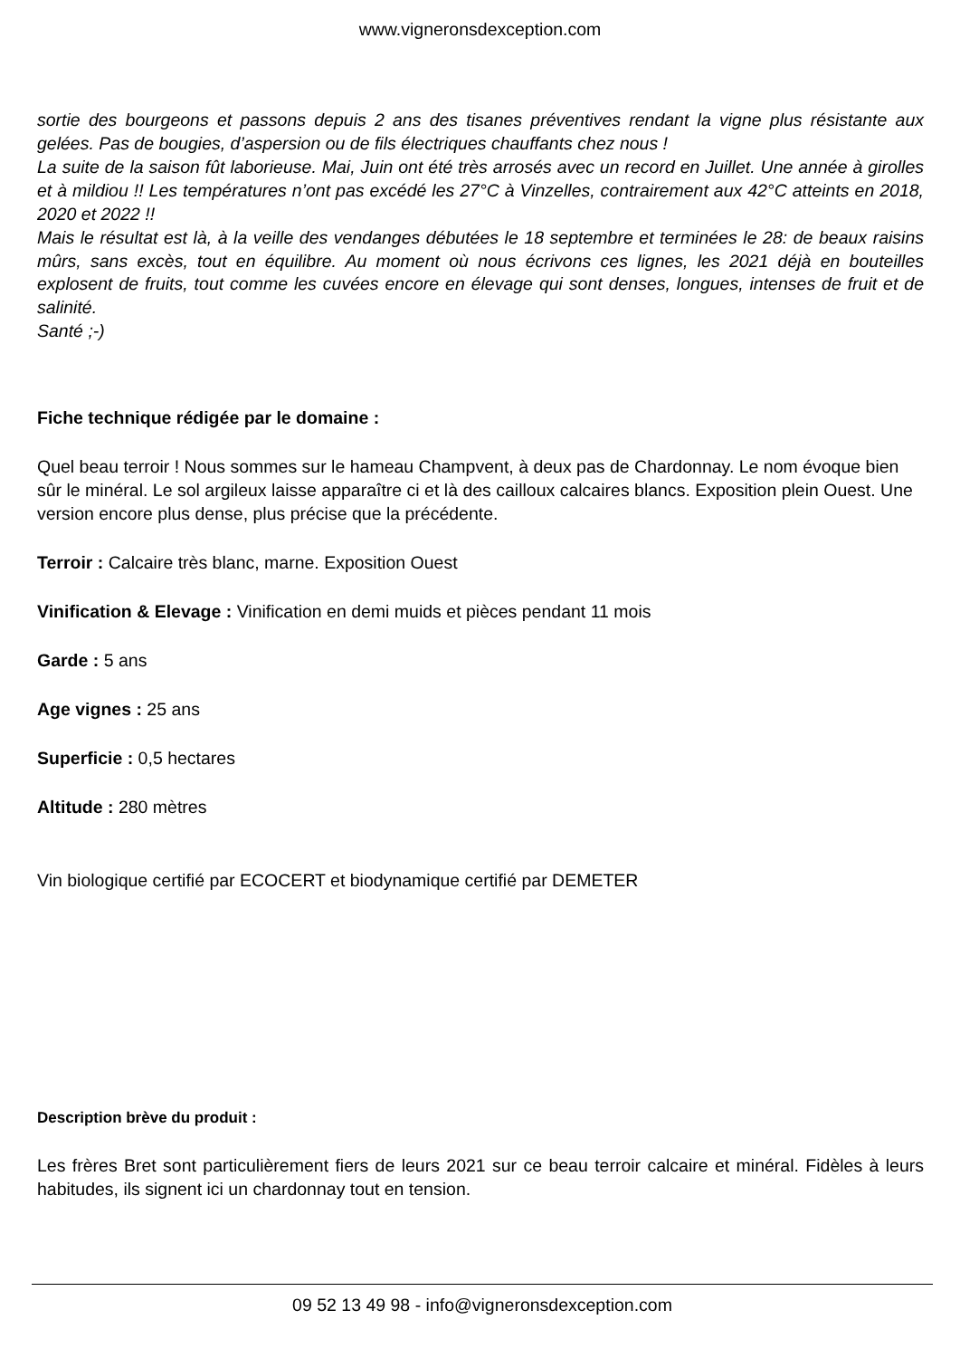www.vigneronsdexception.com
sortie des bourgeons et passons depuis 2 ans des tisanes préventives rendant la vigne plus résistante aux gelées. Pas de bougies, d’aspersion ou de fils électriques chauffants chez nous !
La suite de la saison fût laborieuse. Mai, Juin ont été très arrosés avec un record en Juillet. Une année à girolles et à mildiou !! Les températures n’ont pas excédé les 27°C à Vinzelles, contrairement aux 42°C atteints en 2018, 2020 et 2022 !!
Mais le résultat est là, à la veille des vendanges débutées le 18 septembre et terminées le 28: de beaux raisins mûrs, sans excès, tout en équilibre. Au moment où nous écrivons ces lignes, les 2021 déjà en bouteilles explosent de fruits, tout comme les cuvées encore en élevage qui sont denses, longues, intenses de fruit et de salinité.
Santé ;-)
Fiche technique rédigée par le domaine :
Quel beau terroir ! Nous sommes sur le hameau Champvent, à deux pas de Chardonnay. Le nom évoque bien sûr le minéral. Le sol argileux laisse apparaître ci et là des cailloux calcaires blancs. Exposition plein Ouest. Une version encore plus dense, plus précise que la précédente.
Terroir : Calcaire très blanc, marne. Exposition Ouest
Vinification & Elevage : Vinification en demi muids et pièces pendant 11 mois
Garde : 5 ans
Age vignes : 25 ans
Superficie : 0,5 hectares
Altitude : 280 mètres
Vin biologique certifié par ECOCERT et biodynamique certifié par DEMETER
Description brève du produit :
Les frères Bret sont particulièrement fiers de leurs 2021 sur ce beau terroir calcaire et minéral. Fidèles à leurs habitudes, ils signent ici un chardonnay tout en tension.
09 52 13 49 98 - info@vigneronsdexception.com